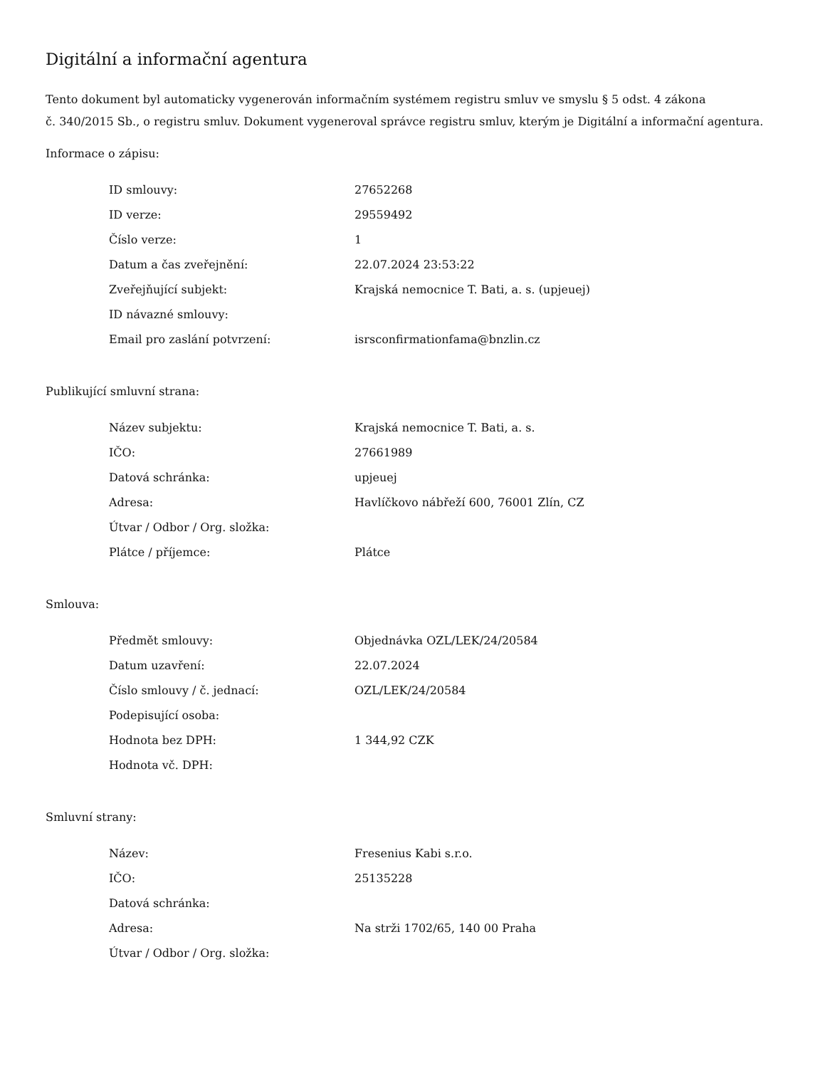Digitální a informační agentura
Tento dokument byl automaticky vygenerován informačním systémem registru smluv ve smyslu § 5 odst. 4 zákona
č. 340/2015 Sb., o registru smluv. Dokument vygeneroval správce registru smluv, kterým je Digitální a informační agentura.
Informace o zápisu:
| ID smlouvy: | 27652268 |
| ID verze: | 29559492 |
| Číslo verze: | 1 |
| Datum a čas zveřejnění: | 22.07.2024 23:53:22 |
| Zveřejňující subjekt: | Krajská nemocnice T. Bati, a. s. (upjeuej) |
| ID návazné smlouvy: | |
| Email pro zaslání potvrzení: | isrsconfirmationfama@bnzlin.cz |
Publikující smluvní strana:
| Název subjektu: | Krajská nemocnice T. Bati, a. s. |
| IČO: | 27661989 |
| Datová schránka: | upjeuej |
| Adresa: | Havlíčkovo nábřeží 600, 76001 Zlín, CZ |
| Útvar / Odbor / Org. složka: | |
| Plátce / příjemce: | Plátce |
Smlouva:
| Předmět smlouvy: | Objednávka OZL/LEK/24/20584 |
| Datum uzavření: | 22.07.2024 |
| Číslo smlouvy / č. jednací: | OZL/LEK/24/20584 |
| Podepisující osoba: | |
| Hodnota bez DPH: | 1 344,92 CZK |
| Hodnota vč. DPH: | |
Smluvní strany:
| Název: | Fresenius Kabi s.r.o. |
| IČO: | 25135228 |
| Datová schránka: | |
| Adresa: | Na strži 1702/65, 140 00 Praha |
| Útvar / Odbor / Org. složka: | |